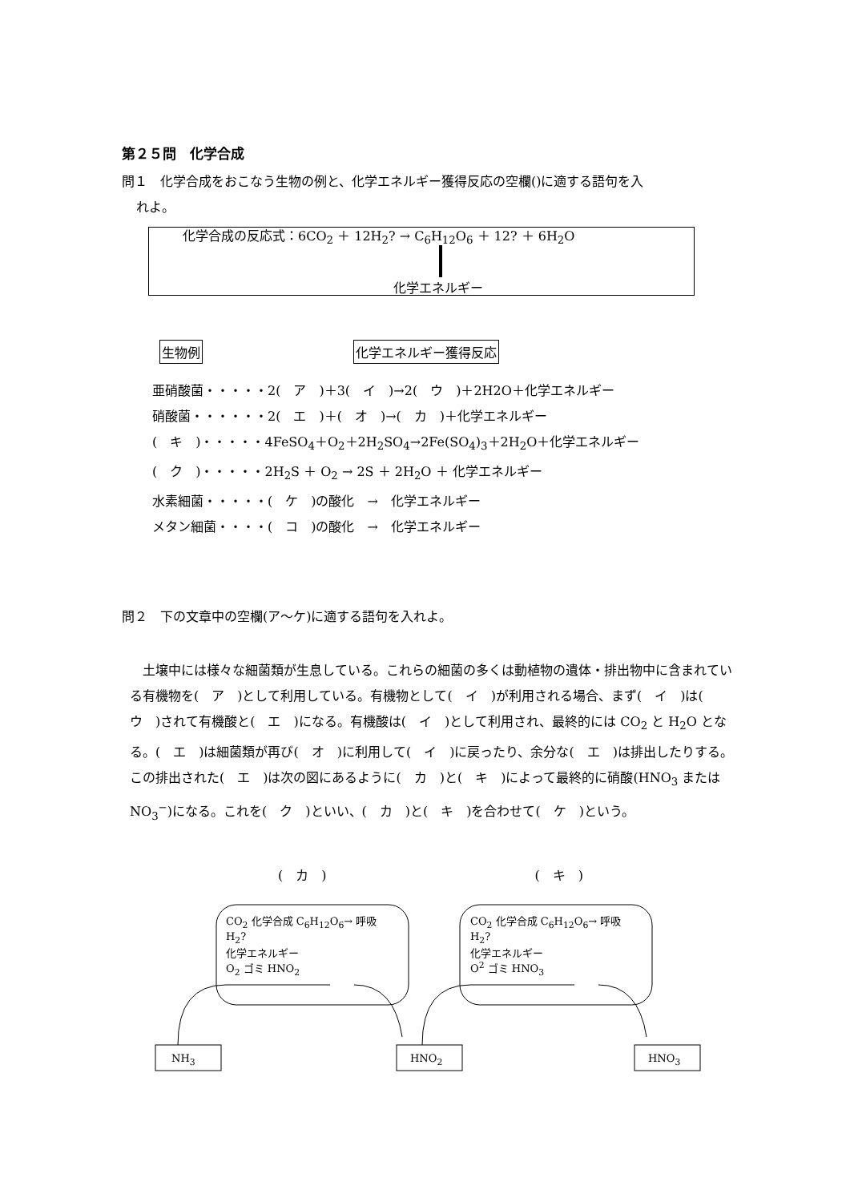第２５問　化学合成
問１　化学合成をおこなう生物の例と、化学エネルギー獲得反応の空欄()に適する語句を入
れよ。
化学合成の反応式：6CO<sub>2</sub> ＋ 12H<sub>2</sub>? → C<sub>6</sub>H<sub>12</sub>O<sub>6</sub> ＋ 12? ＋ 6H<sub>2</sub>O
化学エネルギー
生物例 化学エネルギー獲得反応
亜硝酸菌・・・・・2(　ア　)＋3(　イ　)→2(　ウ　)＋2H2O＋化学エネルギー
硝酸菌・・・・・・2(　エ　)＋(　オ　)→(　カ　)＋化学エネルギー
(　キ　)・・・・・4FeSO<sub>4</sub>＋O<sub>2</sub>＋2H<sub>2</sub>SO<sub>4</sub>→2Fe(SO<sub>4</sub>)<sub>3</sub>＋2H<sub>2</sub>O＋化学エネルギー
(　ク　)・・・・・2H<sub>2</sub>S ＋ O<sub>2</sub> → 2S ＋ 2H<sub>2</sub>O ＋ 化学エネルギー
水素細菌・・・・・(　ケ　)の酸化　→　化学エネルギー
メタン細菌・・・・(　コ　)の酸化　→　化学エネルギー
問２　下の文章中の空欄(ア～ケ)に適する語句を入れよ。
土壌中には様々な細菌類が生息している。これらの細菌の多くは動植物の遺体・排出物中に含まれている有機物を(　ア　)として利用している。有機物として(　イ　)が利用される場合、まず(　イ　)は(　ウ　)されて有機酸と(　エ　)になる。有機酸は(　イ　)として利用され、最終的には CO<sub>2</sub> と H<sub>2</sub>O となる。(　エ　)は細菌類が再び(　オ　)に利用して(　イ　)に戻ったり、余分な(　エ　)は排出したりする。この排出された(　エ　)は次の図にあるように(　カ　)と(　キ　)によって最終的に硝酸(HNO<sub>3</sub> または NO<sub>3</sub><sup>−</sup>)になる。これを(　ク　)といい、(　カ　)と(　キ　)を合わせて(　ケ　)という。
(　カ　) (　キ　)
CO<sub>2</sub> 化学合成 C<sub>6</sub>H<sub>12</sub>O<sub>6</sub>→ 呼吸
H<sub>2</sub>?
化学エネルギー
O<sub>2</sub> ゴミ HNO<sub>2</sub>
CO<sub>2</sub> 化学合成 C<sub>6</sub>H<sub>12</sub>O<sub>6</sub>→ 呼吸
H<sub>2</sub>?
化学エネルギー
O<sup>2</sup> ゴミ HNO<sub>3</sub>
NH<sub>3</sub> HNO<sub>2</sub> HNO<sub>3</sub>